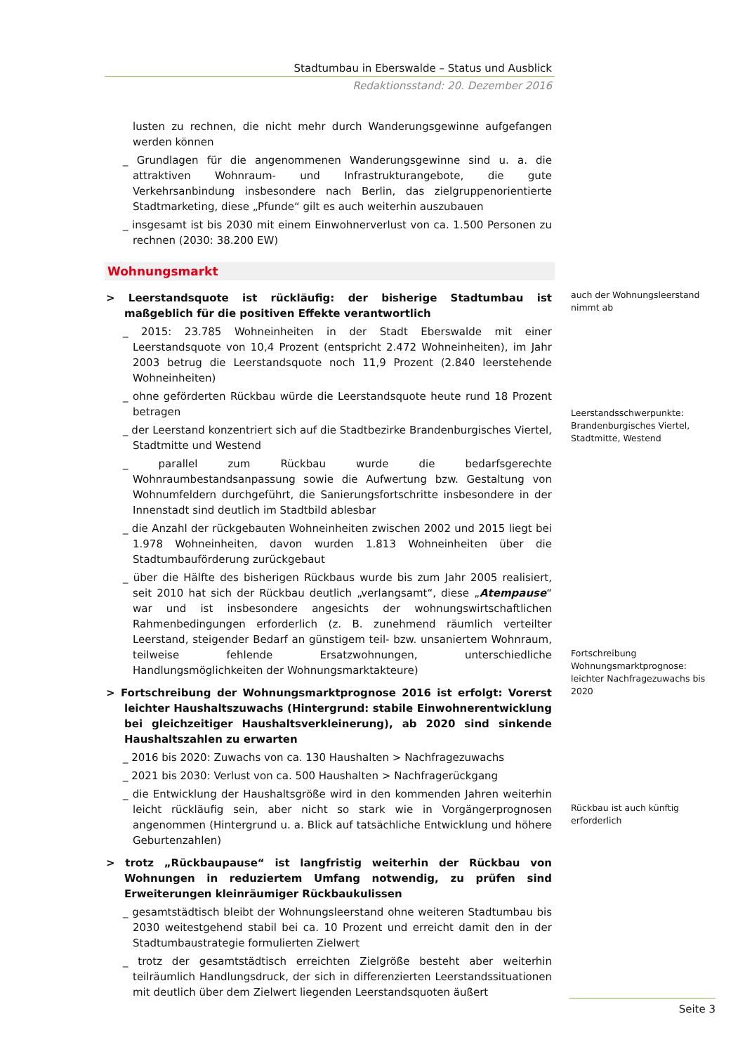Stadtumbau in Eberswalde – Status und Ausblick
Redaktionsstand: 20. Dezember 2016
lusten zu rechnen, die nicht mehr durch Wanderungsgewinne aufgefangen werden können
_ Grundlagen für die angenommenen Wanderungsgewinne sind u. a. die attraktiven Wohnraum- und Infrastrukturangebote, die gute Verkehrsanbindung insbesondere nach Berlin, das zielgruppenorientierte Stadtmarketing, diese „Pfunde“ gilt es auch weiterhin auszubauen
_ insgesamt ist bis 2030 mit einem Einwohnerverlust von ca. 1.500 Personen zu rechnen (2030: 38.200 EW)
Wohnungsmarkt
> Leerstandsquote ist rückläufig: der bisherige Stadtumbau ist maßgeblich für die positiven Effekte verantwortlich
_ 2015: 23.785 Wohneinheiten in der Stadt Eberswalde mit einer Leerstandsquote von 10,4 Prozent (entspricht 2.472 Wohneinheiten), im Jahr 2003 betrug die Leerstandsquote noch 11,9 Prozent (2.840 leerstehende Wohneinheiten)
_ ohne geförderten Rückbau würde die Leerstandsquote heute rund 18 Prozent betragen
_ der Leerstand konzentriert sich auf die Stadtbezirke Brandenburgisches Viertel, Stadtmitte und Westend
_ parallel zum Rückbau wurde die bedarfsgerechte Wohnraumbestandsanpassung sowie die Aufwertung bzw. Gestaltung von Wohnumfeldern durchgeführt, die Sanierungsfortschritte insbesondere in der Innenstadt sind deutlich im Stadtbild ablesbar
_ die Anzahl der rückgebauten Wohneinheiten zwischen 2002 und 2015 liegt bei 1.978 Wohneinheiten, davon wurden 1.813 Wohneinheiten über die Stadtumbauförderung zurückgebaut
_ über die Hälfte des bisherigen Rückbaus wurde bis zum Jahr 2005 realisiert, seit 2010 hat sich der Rückbau deutlich „verlangsamt“, diese „Atempause“ war und ist insbesondere angesichts der wohnungswirtschaftlichen Rahmenbedingungen erforderlich (z. B. zunehmend räumlich verteilter Leerstand, steigender Bedarf an günstigem teil- bzw. unsaniertem Wohnraum, teilweise fehlende Ersatzwohnungen, unterschiedliche Handlungsmöglichkeiten der Wohnungsmarktakteure)
> Fortschreibung der Wohnungsmarktprognose 2016 ist erfolgt: Vorerst leichter Haushaltszuwachs (Hintergrund: stabile Einwohnerentwicklung bei gleichzeitiger Haushaltsverkleinerung), ab 2020 sind sinkende Haushaltszahlen zu erwarten
_ 2016 bis 2020: Zuwachs von ca. 130 Haushalten > Nachfragezuwachs
_ 2021 bis 2030: Verlust von ca. 500 Haushalten > Nachfragerückgang
_ die Entwicklung der Haushaltsgröße wird in den kommenden Jahren weiterhin leicht rückläufig sein, aber nicht so stark wie in Vorgängerprognosen angenommen (Hintergrund u. a. Blick auf tatsächliche Entwicklung und höhere Geburtenzahlen)
> trotz „Rückbaupause“ ist langfristig weiterhin der Rückbau von Wohnungen in reduziertem Umfang notwendig, zu prüfen sind Erweiterungen kleinräumiger Rückbaukulissen
_ gesamtstädtisch bleibt der Wohnungsleerstand ohne weiteren Stadtumbau bis 2030 weitestgehend stabil bei ca. 10 Prozent und erreicht damit den in der Stadtumbaustrategie formulierten Zielwert
_ trotz der gesamtstädtisch erreichten Zielgröße besteht aber weiterhin teilräumlich Handlungsdruck, der sich in differenzierten Leerstandssituationen mit deutlich über dem Zielwert liegenden Leerstandsquoten äußert
auch der Wohnungsleerstand nimmt ab
Leerstandsschwerpunkte: Brandenburgisches Viertel, Stadtmitte, Westend
Fortschreibung Wohnungsmarktprognose: leichter Nachfragezuwachs bis 2020
Rückbau ist auch künftig erforderlich
Seite 3